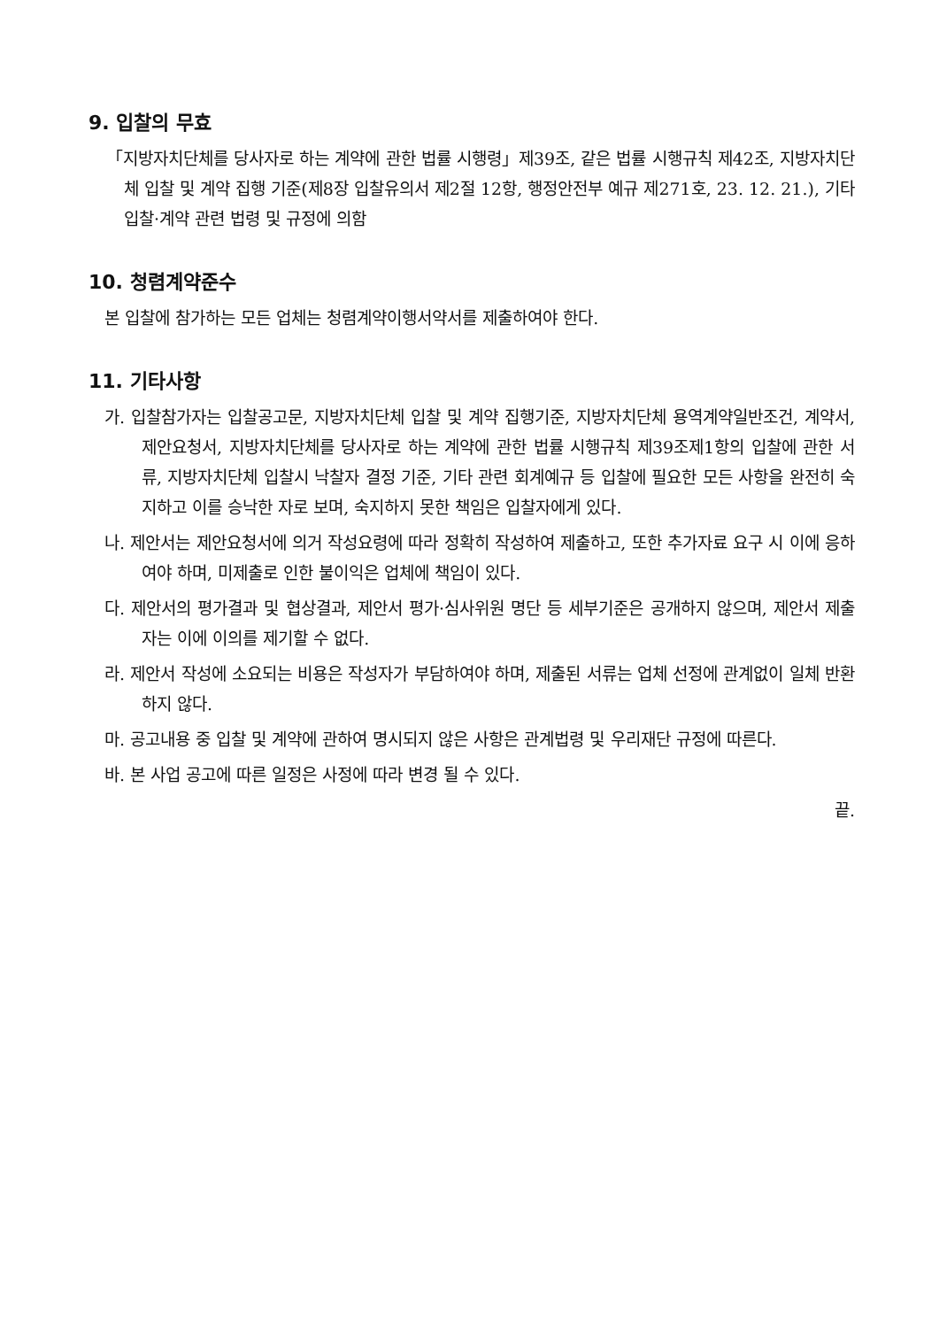9. 입찰의 무효
「지방자치단체를 당사자로 하는 계약에 관한 법률 시행령」제39조, 같은 법률 시행규칙 제42조, 지방자치단체 입찰 및 계약 집행 기준(제8장 입찰유의서 제2절 12항, 행정안전부 예규 제271호, 23. 12. 21.), 기타 입찰·계약 관련 법령 및 규정에 의함
10. 청렴계약준수
본 입찰에 참가하는 모든 업체는 청렴계약이행서약서를 제출하여야 한다.
11. 기타사항
가. 입찰참가자는 입찰공고문, 지방자치단체 입찰 및 계약 집행기준, 지방자치단체 용역계약일반조건, 계약서, 제안요청서, 지방자치단체를 당사자로 하는 계약에 관한 법률 시행규칙 제39조제1항의 입찰에 관한 서류, 지방자치단체 입찰시 낙찰자 결정 기준, 기타 관련 회계예규 등 입찰에 필요한 모든 사항을 완전히 숙지하고 이를 승낙한 자로 보며, 숙지하지 못한 책임은 입찰자에게 있다.
나. 제안서는 제안요청서에 의거 작성요령에 따라 정확히 작성하여 제출하고, 또한 추가자료 요구 시 이에 응하여야 하며, 미제출로 인한 불이익은 업체에 책임이 있다.
다. 제안서의 평가결과 및 협상결과, 제안서 평가·심사위원 명단 등 세부기준은 공개하지 않으며, 제안서 제출자는 이에 이의를 제기할 수 없다.
라. 제안서 작성에 소요되는 비용은 작성자가 부담하여야 하며, 제출된 서류는 업체 선정에 관계없이 일체 반환하지 않다.
마. 공고내용 중 입찰 및 계약에 관하여 명시되지 않은 사항은 관계법령 및 우리재단 규정에 따른다.
바. 본 사업 공고에 따른 일정은 사정에 따라 변경 될 수 있다.
끝.